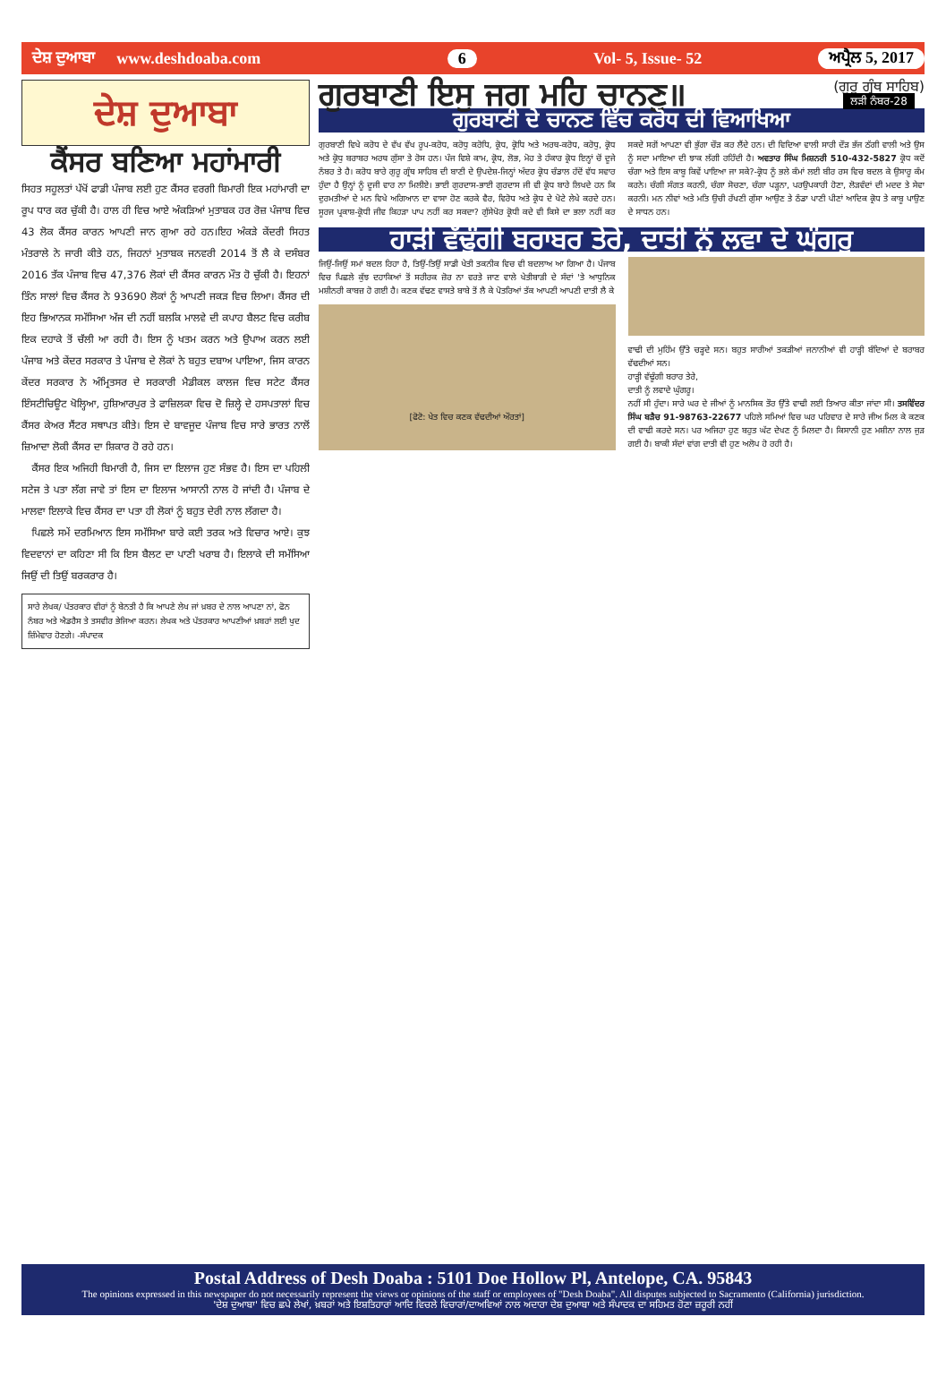ਦੇਸ਼ ਦੁਆਬਾ www.deshdoaba.com 6 Vol- 5, Issue- 52 ਅਪ੍ਰੈਲ 5, 2017
ਦੇਸ਼ ਦੁਆਬਾ
ਕੈਂਸਰ ਬਣਿਆ ਮਹਾਂਮਾਰੀ
ਸਿਹਤ ਸਹੂਲਤਾਂ ਪੱਖੋਂ ਫਾਡੀ ਪੰਜਾਬ ਲਈ ਹੁਣ ਕੈਂਸਰ ਵਰਗੀ ਬਿਮਾਰੀ ਇਕ ਮਹਾਂਮਾਰੀ ਦਾ ਰੂਪ ਧਾਰ ਕਰ ਚੁੱਕੀ ਹੈ। ਹਾਲ ਹੀ ਵਿਚ ਆਏ ਅੰਕੜਿਆਂ ਮੁਤਾਬਕ ਹਰ ਰੋਜ਼ ਪੰਜਾਬ ਵਿਚ 43 ਲੋਕ ਕੈਂਸਰ ਕਾਰਨ ਆਪਣੀ ਜਾਨ ਗੁਆ ਰਹੇ ਹਨ।ਇਹ ਅੰਕੜੇ ਕੇਂਦਰੀ ਸਿਹਤ ਮੰਤਰਾਲੇ ਨੇ ਜਾਰੀ ਕੀਤੇ ਹਨ, ਜਿਹਨਾਂ ਮੁਤਾਬਕ ਜਨਵਰੀ 2014 ਤੋਂ ਲੈ ਕੇ ਦਸੰਬਰ 2016 ਤੱਕ ਪੰਜਾਬ ਵਿਚ 47,376 ਲੋਕਾਂ ਦੀ ਕੈਂਸਰ ਕਾਰਨ ਮੌਤ ਹੋ ਚੁੱਕੀ ਹੈ। ਇਹਨਾਂ ਤਿੰਨ ਸਾਲਾਂ ਵਿਚ ਕੈਂਸਰ ਨੇ 93690 ਲੋਕਾਂ ਨੂੰ ਆਪਣੀ ਜਕੜ ਵਿਚ ਲਿਆ। ਕੈਂਸਰ ਦੀ ਇਹ ਭਿਆਨਕ ਸਮੱਸਿਆ ਅੱਜ ਦੀ ਨਹੀਂ ਬਲਕਿ ਮਾਲਵੇ ਦੀ ਕਪਾਹ ਬੈਲਟ ਵਿਚ ਕਰੀਬ ਇਕ ਦਹਾਕੇ ਤੋਂ ਚੱਲੀ ਆ ਰਹੀ ਹੈ। ਇਸ ਨੂੰ ਖਤਮ ਕਰਨ ਅਤੇ ਉਪਾਅ ਕਰਨ ਲਈ ਪੰਜਾਬ ਅਤੇ ਕੇਂਦਰ ਸਰਕਾਰ ਤੇ ਪੰਜਾਬ ਦੇ ਲੋਕਾਂ ਨੇ ਬਹੁਤ ਦਬਾਅ ਪਾਇਆ, ਜਿਸ ਕਾਰਨ ਕੇਂਦਰ ਸਰਕਾਰ ਨੇ ਅੰਮ੍ਰਿਤਸਰ ਦੇ ਸਰਕਾਰੀ ਮੈਡੀਕਲ ਕਾਲਜ ਵਿਚ ਸਟੇਟ ਕੈਂਸਰ ਇੰਸਟੀਚਿਊਟ ਖੋਲ੍ਹਿਆ, ਹੁਸ਼ਿਆਰਪੁਰ ਤੇ ਫਾਜ਼ਿਲਕਾ ਵਿਚ ਦੋ ਜ਼ਿਲ੍ਹੇ ਦੇ ਹਸਪਤਾਲਾਂ ਵਿਚ ਕੈਂਸਰ ਕੇਅਰ ਸੈਂਟਰ ਸਥਾਪਤ ਕੀਤੇ। ਇਸ ਦੇ ਬਾਵਜੂਦ ਪੰਜਾਬ ਵਿਚ ਸਾਰੇ ਭਾਰਤ ਨਾਲੋਂ ਜ਼ਿਆਦਾ ਲੋਕੀ ਕੈਂਸਰ ਦਾ ਸ਼ਿਕਾਰ ਹੋ ਰਹੇ ਹਨ।
 ਕੈਂਸਰ ਇਕ ਅਜਿਹੀ ਬਿਮਾਰੀ ਹੈ, ਜਿਸ ਦਾ ਇਲਾਜ ਹੁਣ ਸੰਭਵ ਹੈ। ਇਸ ਦਾ ਪਹਿਲੀ ਸਟੇਜ ਤੇ ਪਤਾ ਲੱਗ ਜਾਵੇ ਤਾਂ ਇਸ ਦਾ ਇਲਾਜ ਆਸਾਨੀ ਨਾਲ ਹੋ ਜਾਂਦੀ ਹੈ। ਪੰਜਾਬ ਦੇ ਮਾਲਵਾ ਇਲਾਕੇ ਵਿਚ ਕੈਂਸਰ ਦਾ ਪਤਾ ਹੀ ਲੋਕਾਂ ਨੂੰ ਬਹੁਤ ਦੇਰੀ ਨਾਲ ਲੱਗਦਾ ਹੈ।
 ਪਿਛਲੇ ਸਮੇਂ ਦਰਮਿਆਨ ਇਸ ਸਮੱਸਿਆ ਬਾਰੇ ਕਈ ਤਰਕ ਅਤੇ ਵਿਚਾਰ ਆਏ। ਕੁਝ ਵਿਦਵਾਨਾਂ ਦਾ ਕਹਿਣਾ ਸੀ ਕਿ ਇਸ ਬੈਲਟ ਦਾ ਪਾਣੀ ਖਰਾਬ ਹੈ। ਇਲਾਕੇ ਦੀ ਸਮੱਸਿਆ ਜਿਉਂ ਦੀ ਤਿਉਂ ਬਰਕਰਾਰ ਹੈ।
ਸਾਰੇ ਲੇਖਕ/ ਪੱਤਰਕਾਰ ਵੀਰਾਂ ਨੂੰ ਬੇਨਤੀ ਹੈ ਕਿ ਆਪਣੇ ਲੇਖ ਜਾਂ ਖ਼ਬਰ ਦੇ ਨਾਲ ਆਪਣਾ ਨਾਂ, ਫੋਨ ਨੰਬਰ ਅਤੇ ਐਡਰੈਸ ਤੇ ਤਸਵੀਰ ਭੇਜਿਆ ਕਰਨ। ਲੇਖਕ ਅਤੇ ਪੱਤਰਕਾਰ ਆਪਣੀਆਂ ਖ਼ਬਰਾਂ ਲਈ ਖੁਦ ਜ਼ਿੰਮੇਵਾਰ ਹੋਣਗੇ। -ਸੰਪਾਦਕ
ਗੁਰਬਾਣੀ ਇਸੁ ਜਗ ਮਹਿ ਚਾਨਣੁ॥
(ਗੁਰੂ ਗ੍ਰੰਥ ਸਾਹਿਬ)
ਲੜੀ ਨੰਬਰ-28
ਗੁਰਬਾਣੀ ਦੇ ਚਾਨਣ ਵਿੱਚ ਕਰੋਧ ਦੀ ਵਿਆਖਿਆ
ਗੁਰਬਾਣੀ ਵਿਖੇ ਕਰੋਧ ਦੇ ਵੱਖ ਵੱਖ ਰੂਪ-ਕਰੋਧ, ਕਰੋਧੁ ਕਰੋਧਿ, ਕ੍ਰੋਧ, ਕ੍ਰੋਧਿ ਅਤੇ ਅਰਥ-ਕਰੋਧ, ਕਰੋਧੁ, ਕ੍ਰੋਧ ਅਤੇ ਕ੍ਰੋਧੁ ਬਰਾਬਰ ਅਰਥ ਗੁੱਸਾ ਤੇ ਰੋਸ ਹਨ। ਪੰਜ ਵਿਸ਼ੇ ਕਾਮ, ਕ੍ਰੋਧ, ਲੋਭ, ਮੋਹ ਤੇ ਹੰਕਾਰ ਕ੍ਰੋਧ ਇਨ੍ਹਾਂ ਚੋਂ ਦੂਜੇ ਨੰਬਰ ਤੇ ਹੈ। ਕਰੋਧ ਬਾਰੇ ਗੁਰੂ ਗ੍ਰੰਥ ਸਾਹਿਬ ਦੀ ਬਾਣੀ ਦੇ ਉਪਦੇਸ਼-ਜਿਨ੍ਹਾਂ ਅੰਦਰ ਕ੍ਰੋਧ ਚੰਡਾਲ ਹੱਦੋਂ ਵੱਧ ਸਵਾਰ ਹੁੰਦਾ ਹੈ ਉਨ੍ਹਾਂ ਨੂੰ ਦੂਜੀ ਵਾਰ ਨਾ ਮਿਲੀਏ। ਭਾਈ ਗੁਰਦਾਸ-ਭਾਈ ਗੁਰਦਾਸ ਜੀ ਵੀ ਕ੍ਰੋਧ ਬਾਰੇ ਲਿਖਦੇ ਹਨ ਕਿ ਦੁਰਮਤੀਆਂ ਦੇ ਮਨ ਵਿਖੇ ਅਗਿਆਨ ਦਾ ਵਾਸਾ ਹੋਣ ਕਰਕੇ ਵੈਰ, ਵਿਰੋਧ ਅਤੇ ਕ੍ਰੋਧ ਦੇ ਖੋਟੇ ਲੇਖੇ ਕਰਦੇ ਹਨ। ਸੂਰਜ ਪ੍ਰਕਾਸ਼-ਕ੍ਰੋਧੀ ਜੀਵ ਕਿਹੜਾ ਪਾਪ ਨਹੀਂ ਕਰ ਸਕਦਾ? ਗੁੱਸੇਖੋਰ ਕ੍ਰੋਧੀ ਕਦੇ ਵੀ ਕਿਸੇ ਦਾ ਭਲਾ ਨਹੀਂ ਕਰ ਸਕਦੇ ਸਗੋਂ ਆਪਣਾ ਵੀ ਭੁੱਗਾ ਚੌੜ ਕਰ ਲੈਂਦੇ ਹਨ। ਦੀ ਵਿਦਿਆ ਵਾਲੀ ਸਾਰੀ ਦੌੜ ਭੱਜ ਠੱਗੀ ਵਾਲੀ ਅਤੇ ਉਸ ਨੂੰ ਸਦਾ ਮਾਇਆ ਦੀ ਝਾਕ ਲੱਗੀ ਰਹਿੰਦੀ ਹੈ। ਅਵਤਾਰ ਸਿੰਘ ਮਿਸ਼ਨਰੀ 510-432-5827 ਕ੍ਰੋਧ ਕਦੋਂ ਚੰਗਾ ਅਤੇ ਇਸ ਕਾਬੂ ਕਿਵੇਂ ਪਾਇਆ ਜਾ ਸਕੇ?-ਕ੍ਰੋਧ ਨੂੰ ਭਲੇ ਕੰਮਾਂ ਲਈ ਬੀਰ ਰਸ ਵਿਚ ਬਦਲ ਕੇ ਉਸਾਰੂ ਕੰਮ ਕਰਨੇ। ਚੰਗੀ ਸੰਗਤ ਕਰਨੀ, ਚੰਗਾ ਸੋਚਣਾ, ਚੰਗਾ ਪੜ੍ਹਨਾ, ਪਰਉਪਕਾਰੀ ਹੋਣਾ, ਲੋੜਵੰਦਾਂ ਦੀ ਮਦਦ ਤੇ ਸੇਵਾ ਕਰਨੀ। ਮਨ ਨੀਵਾਂ ਅਤੇ ਮਤਿ ਉਚੀ ਰੱਖਣੀ ਗੁੱਸਾ ਆਉਣ ਤੇ ਠੰਡਾ ਪਾਣੀ ਪੀਣਾਂ ਆਦਿਕ ਕ੍ਰੋਧ ਤੇ ਕਾਬੂ ਪਾਉਣ ਦੇ ਸਾਧਨ ਹਨ।
ਹਾੜੀ ਵੱਢੂੰਗੀ ਬਰਾਬਰ ਤੇਰੇ, ਦਾਤੀ ਨੂੰ ਲਵਾ ਦੇ ਘੁੰਗਰੂ
ਜਿਉਂ-ਜਿਉਂ ਸਮਾਂ ਬਦਲ ਰਿਹਾ ਹੈ, ਤਿਉਂ-ਤਿਉਂ ਸਾਡੀ ਖੇਤੀ ਤਕਨੀਕ ਵਿਚ ਵੀ ਬਦਲਾਅ ਆ ਗਿਆ ਹੈ। ਪੰਜਾਬ ਵਿਚ ਪਿਛਲੇ ਕੁੱਝ ਦਹਾਕਿਆਂ ਤੋਂ ਸਰੀਰਕ ਜ਼ੋਰ ਨਾ ਵਰਤੇ ਜਾਣ ਵਾਲੇ ਖੇਤੀਬਾੜੀ ਦੇ ਸੰਦਾਂ 'ਤੇ ਆਧੁਨਿਕ ਮਸ਼ੀਨਰੀ ਕਾਬਜ਼ ਹੋ ਗਈ ਹੈ। ਕਣਕ ਵੱਢਣ ਵਾਸਤੇ ਬਾਬੇ ਤੋਂ ਲੈ ਕੇ ਪੋਤਰਿਆਂ ਤੱਕ ਆਪਣੀ ਆਪਣੀ ਦਾਤੀ ਲੈ ਕੇ
[ਫੋਟੋ: ਖੇਤ ਵਿਚ ਕਣਕ ਵੱਢਦੀਆਂ ਔਰਤਾਂ]
ਵਾਢੀ ਦੀ ਮੁਹਿੰਮ ਉੱਤੇ ਚੜ੍ਹਦੇ ਸਨ। ਬਹੁਤ ਸਾਰੀਆਂ ਤਕੜੀਆਂ ਜਨਾਨੀਆਂ ਵੀ ਹਾੜ੍ਹੀ ਬੰਦਿਆਂ ਦੇ ਬਰਾਬਰ ਵੱਢਦੀਆਂ ਸਨ।
ਹਾੜ੍ਹੀ ਵੱਢੂੰਗੀ ਬਰਾਰ ਤੇਰੇ,
ਦਾਤੀ ਨੂੰ ਲਵਾਦੇ ਘੁੰਗਰੂ।
ਨਹੀਂ ਸੀ ਹੁੰਦਾ। ਸਾਰੇ ਘਰ ਦੇ ਜੀਆਂ ਨੂੰ ਮਾਨਸਿਕ ਤੌਰ ਉੱਤੇ ਵਾਢੀ ਲਈ ਤਿਆਰ ਕੀਤਾ ਜਾਂਦਾ ਸੀ। ਤਸਵਿੰਦਰ ਸਿੰਘ ਬੜੈਚ 91-98763-22677 ਪਹਿਲੇ ਸਮਿਆਂ ਵਿਚ ਘਰ ਪਰਿਵਾਰ ਦੇ ਸਾਰੇ ਜੀਅ ਮਿਲ ਕੇ ਕਣਕ ਦੀ ਵਾਢੀ ਕਰਦੇ ਸਨ। ਪਰ ਅਜਿਹਾ ਹੁਣ ਬਹੁਤ ਘੱਟ ਦੇਖਣ ਨੂੰ ਮਿਲਦਾ ਹੈ। ਕਿਸਾਨੀ ਹੁਣ ਮਸ਼ੀਨਾ ਨਾਲ ਜੁੜ ਗਈ ਹੈ। ਬਾਕੀ ਸੰਦਾਂ ਵਾਂਗ ਦਾਤੀ ਵੀ ਹੁਣ ਅਲੋਪ ਹੋ ਰਹੀ ਹੈ।
Postal Address of Desh Doaba : 5101 Doe Hollow Pl, Antelope, CA. 95843
The opinions expressed in this newspaper do not necessarily represent the views or opinions of the staff or employees of "Desh Doaba". All disputes subjected to Sacramento (California) jurisdiction.
'ਦੇਸ਼ ਦੁਆਬਾ' ਵਿਚ ਛਪੇ ਲੇਖਾਂ, ਖ਼ਬਰਾਂ ਅਤੇ ਇਸ਼ਤਿਹਾਰਾਂ ਆਦਿ ਵਿਚਲੇ ਵਿਚਾਰਾਂ/ਦਾਅਵਿਆਂ ਨਾਲ ਅਦਾਰਾ ਦੇਸ਼ ਦੁਆਬਾ ਅਤੇ ਸੰਪਾਦਕ ਦਾ ਸਹਿਮਤ ਹੋਣਾ ਜ਼ਰੂਰੀ ਨਹੀਂ